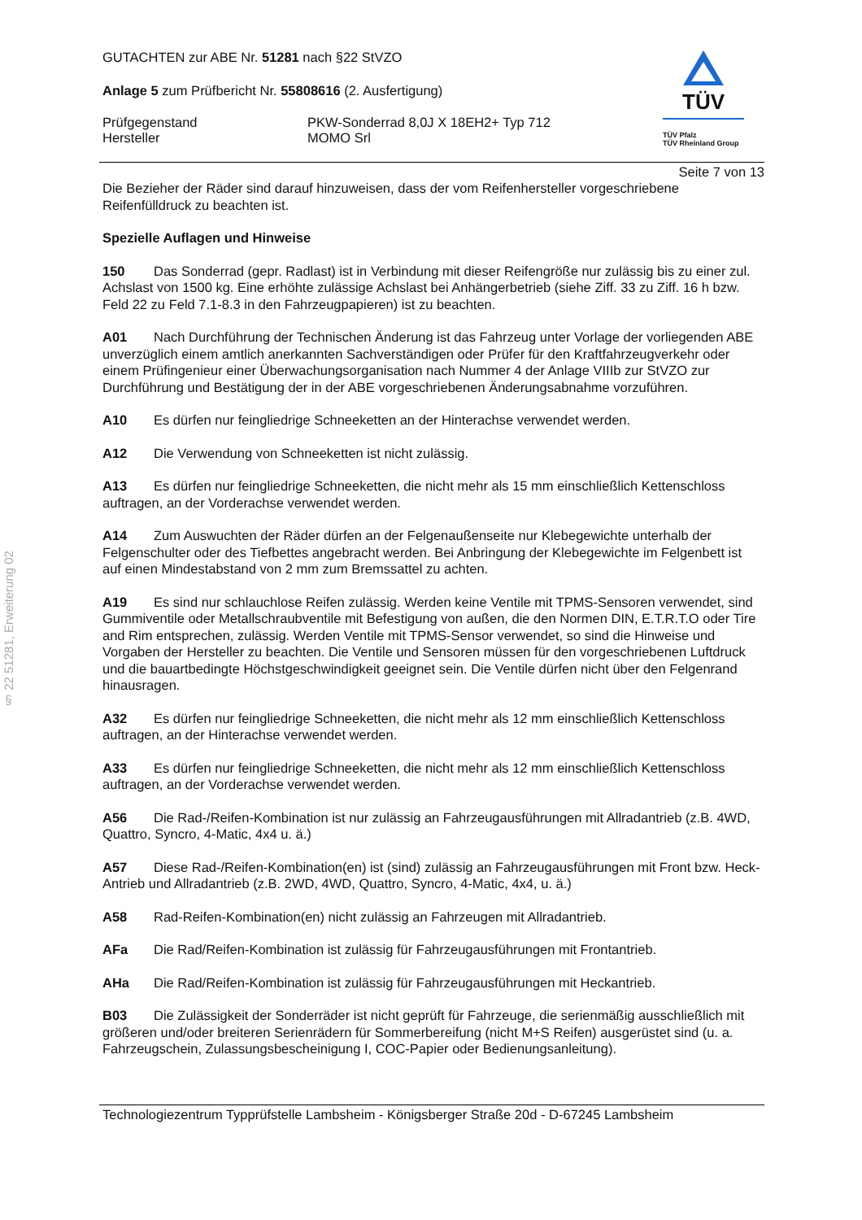§ 22 51281, Erweiterung 02
TÜV
TÜV Pfalz
TÜV Rheinland Group
GUTACHTEN zur ABE Nr. 51281 nach §22 StVZO
Anlage 5 zum Prüfbericht Nr. 55808616 (2. Ausfertigung)
Prüfgegenstand
Hersteller
PKW-Sonderrad 8,0J X 18EH2+ Typ 712
MOMO Srl
Seite 7 von 13
Die Bezieher der Räder sind darauf hinzuweisen, dass der vom Reifenhersteller vorgeschriebene Reifenfülldruck zu beachten ist.
Spezielle Auflagen und Hinweise
150 Das Sonderrad (gepr. Radlast) ist in Verbindung mit dieser Reifengröße nur zulässig bis zu einer zul. Achslast von 1500 kg. Eine erhöhte zulässige Achslast bei Anhängerbetrieb (siehe Ziff. 33 zu Ziff. 16 h bzw. Feld 22 zu Feld 7.1-8.3 in den Fahrzeugpapieren) ist zu beachten.
A01 Nach Durchführung der Technischen Änderung ist das Fahrzeug unter Vorlage der vorliegenden ABE unverzüglich einem amtlich anerkannten Sachverständigen oder Prüfer für den Kraftfahrzeugverkehr oder einem Prüfingenieur einer Überwachungsorganisation nach Nummer 4 der Anlage VIIIb zur StVZO zur Durchführung und Bestätigung der in der ABE vorgeschriebenen Änderungsabnahme vorzuführen.
A10 Es dürfen nur feingliedrige Schneeketten an der Hinterachse verwendet werden.
A12 Die Verwendung von Schneeketten ist nicht zulässig.
A13 Es dürfen nur feingliedrige Schneeketten, die nicht mehr als 15 mm einschließlich Kettenschloss auftragen, an der Vorderachse verwendet werden.
A14 Zum Auswuchten der Räder dürfen an der Felgenaußenseite nur Klebegewichte unterhalb der Felgenschulter oder des Tiefbettes angebracht werden. Bei Anbringung der Klebegewichte im Felgenbett ist auf einen Mindestabstand von 2 mm zum Bremssattel zu achten.
A19 Es sind nur schlauchlose Reifen zulässig. Werden keine Ventile mit TPMS-Sensoren verwendet, sind Gummiventile oder Metallschraubventile mit Befestigung von außen, die den Normen DIN, E.T.R.T.O oder Tire and Rim entsprechen, zulässig. Werden Ventile mit TPMS-Sensor verwendet, so sind die Hinweise und Vorgaben der Hersteller zu beachten. Die Ventile und Sensoren müssen für den vorgeschriebenen Luftdruck und die bauartbedingte Höchstgeschwindigkeit geeignet sein. Die Ventile dürfen nicht über den Felgenrand hinausragen.
A32 Es dürfen nur feingliedrige Schneeketten, die nicht mehr als 12 mm einschließlich Kettenschloss auftragen, an der Hinterachse verwendet werden.
A33 Es dürfen nur feingliedrige Schneeketten, die nicht mehr als 12 mm einschließlich Kettenschloss auftragen, an der Vorderachse verwendet werden.
A56 Die Rad-/Reifen-Kombination ist nur zulässig an Fahrzeugausführungen mit Allradantrieb (z.B. 4WD, Quattro, Syncro, 4-Matic, 4x4 u. ä.)
A57 Diese Rad-/Reifen-Kombination(en) ist (sind) zulässig an Fahrzeugausführungen mit Front bzw. Heck-Antrieb und Allradantrieb (z.B. 2WD, 4WD, Quattro, Syncro, 4-Matic, 4x4, u. ä.)
A58 Rad-Reifen-Kombination(en) nicht zulässig an Fahrzeugen mit Allradantrieb.
AFa Die Rad/Reifen-Kombination ist zulässig für Fahrzeugausführungen mit Frontantrieb.
AHa Die Rad/Reifen-Kombination ist zulässig für Fahrzeugausführungen mit Heckantrieb.
B03 Die Zulässigkeit der Sonderräder ist nicht geprüft für Fahrzeuge, die serienmäßig ausschließlich mit größeren und/oder breiteren Serienrädern für Sommerbereifung (nicht M+S Reifen) ausgerüstet sind (u. a. Fahrzeugschein, Zulassungsbescheinigung I, COC-Papier oder Bedienungsanleitung).
Technologiezentrum Typprüfstelle Lambsheim - Königsberger Straße 20d - D-67245 Lambsheim